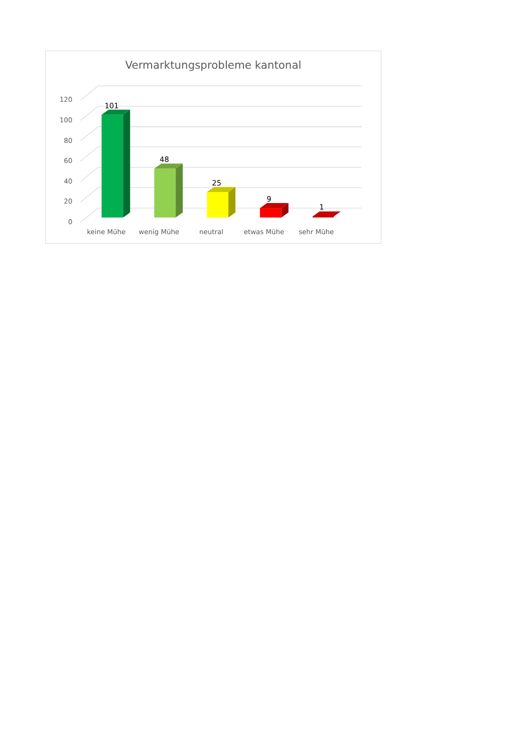Vermarktungsprobleme kantonal
120
100
80
60
40
20
0
101
48
25
9
1
keine Mühe
wenig Mühe
neutral
etwas Mühe
sehr Mühe